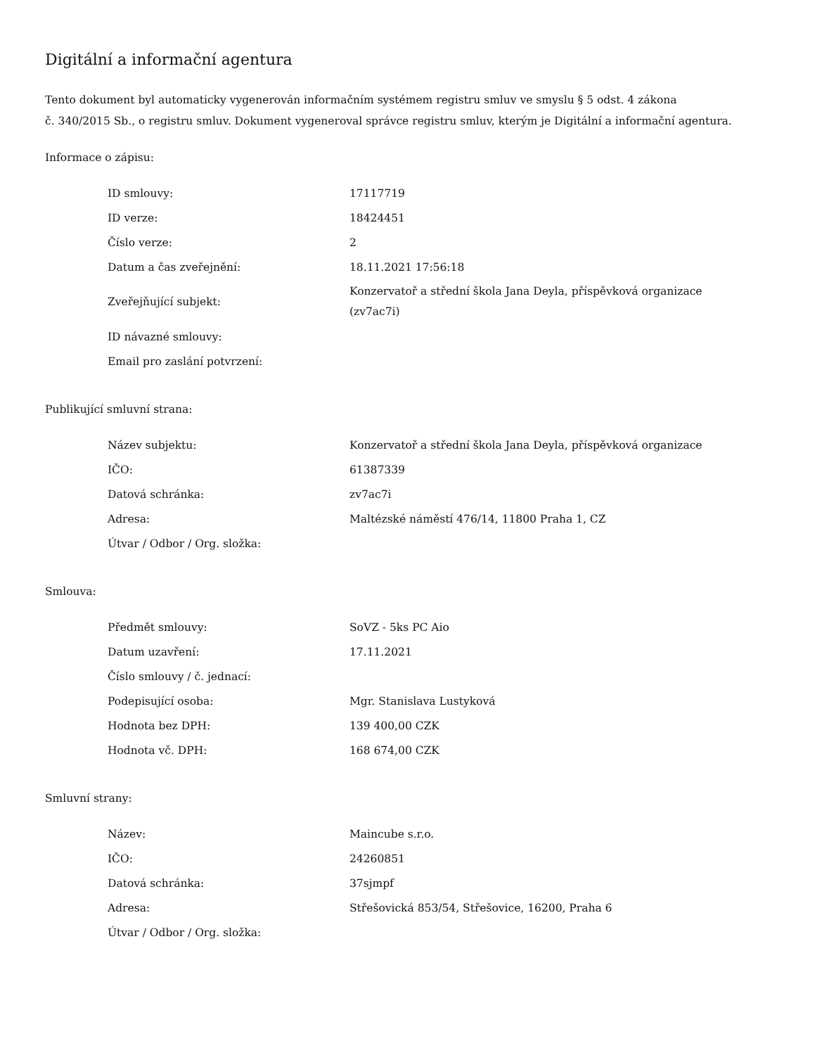Digitální a informační agentura
Tento dokument byl automaticky vygenerován informačním systémem registru smluv ve smyslu § 5 odst. 4 zákona
č. 340/2015 Sb., o registru smluv. Dokument vygeneroval správce registru smluv, kterým je Digitální a informační agentura.
Informace o zápisu:
| ID smlouvy: | 17117719 |
| ID verze: | 18424451 |
| Číslo verze: | 2 |
| Datum a čas zveřejnění: | 18.11.2021 17:56:18 |
| Zveřejňující subjekt: | Konzervatoř a střední škola Jana Deyla, příspěvková organizace (zv7ac7i) |
| ID návazné smlouvy: | |
| Email pro zaslání potvrzení: | |
Publikující smluvní strana:
| Název subjektu: | Konzervatoř a střední škola Jana Deyla, příspěvková organizace |
| IČO: | 61387339 |
| Datová schránka: | zv7ac7i |
| Adresa: | Maltézské náměstí 476/14, 11800 Praha 1, CZ |
| Útvar / Odbor / Org. složka: | |
Smlouva:
| Předmět smlouvy: | SoVZ - 5ks PC Aio |
| Datum uzavření: | 17.11.2021 |
| Číslo smlouvy / č. jednací: | |
| Podepisující osoba: | Mgr. Stanislava Lustyková |
| Hodnota bez DPH: | 139 400,00 CZK |
| Hodnota vč. DPH: | 168 674,00 CZK |
Smluvní strany:
| Název: | Maincube s.r.o. |
| IČO: | 24260851 |
| Datová schránka: | 37sjmpf |
| Adresa: | Střešovická 853/54, Střešovice, 16200, Praha 6 |
| Útvar / Odbor / Org. složka: | |